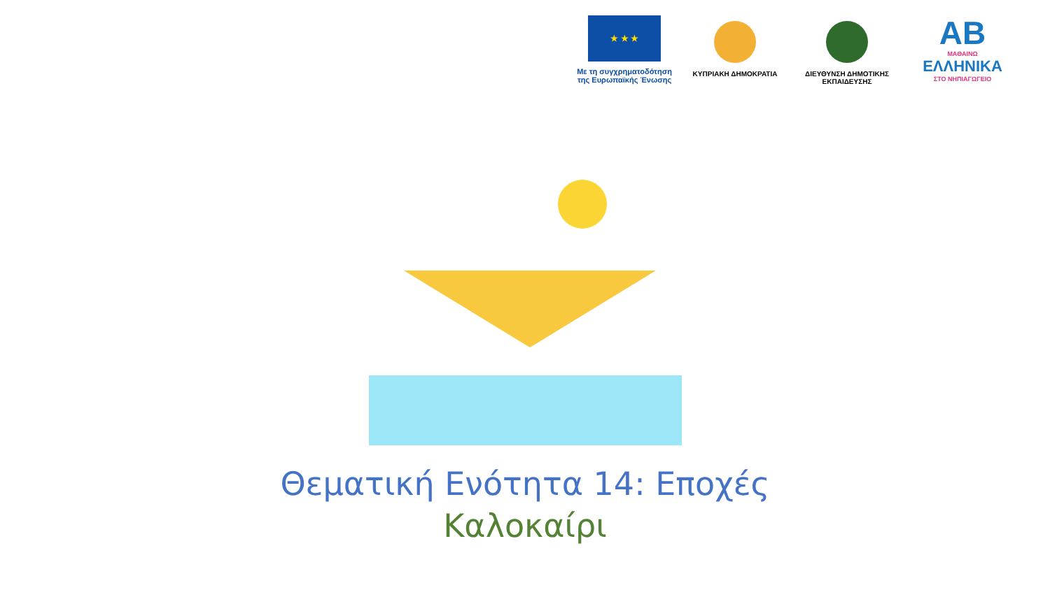★ ★ ★
Με τη συγχρηματοδότηση
της Ευρωπαϊκής Ένωσης
ΚΥΠΡΙΑΚΗ ΔΗΜΟΚΡΑΤΙΑ ΔΙΕΥΘΥΝΣΗ ΔΗΜΟΤΙΚΗΣ
ΕΚΠΑΙΔΕΥΣΗΣ
AB
ΜΑΘΑΙΝΩ
ΕΛΛΗΝΙΚΑ
ΣΤΟ ΝΗΠΙΑΓΩΓΕΙΟ
Θεματική Ενότητα 14: Εποχές
Καλοκαίρι